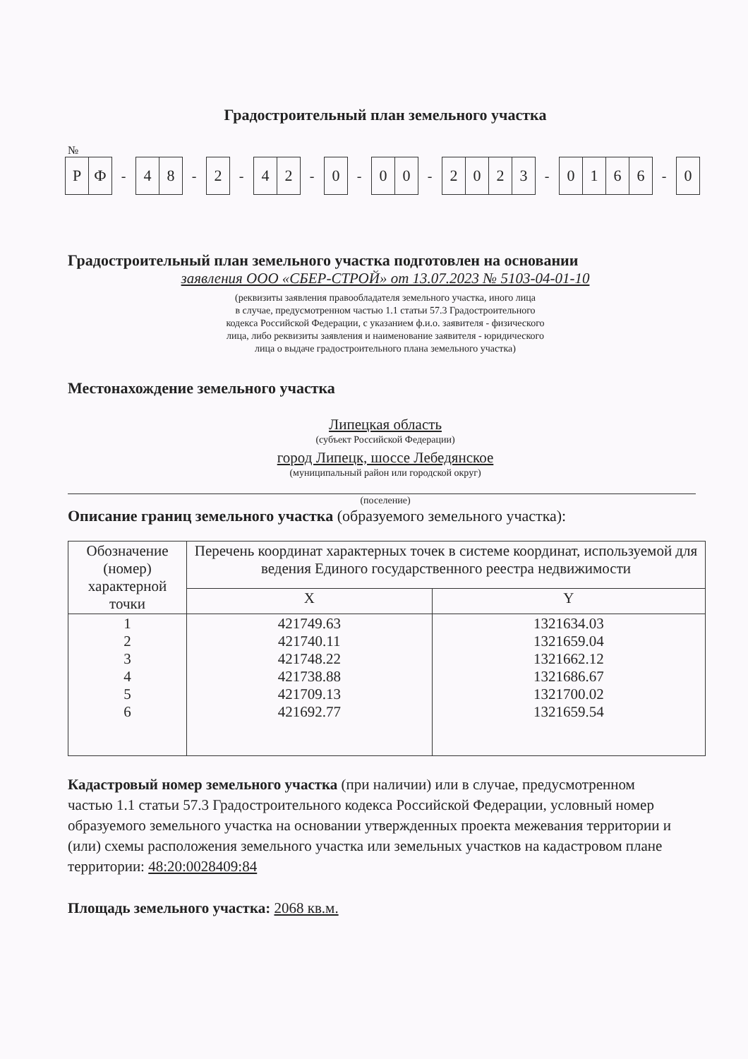Градостроительный план земельного участка
№
Р Ф - 4 8 - 2 - 4 2 - 0 - 0 0 - 2023 - 0166 - 0
Градостроительный план земельного участка подготовлен на основании
заявления ООО «СБЕР-СТРОЙ» от 13.07.2023 № 5103-04-01-10
(реквизиты заявления правообладателя земельного участка, иного лица
в случае, предусмотренном частью 1.1 статьи 57.3 Градостроительного
кодекса Российской Федерации, с указанием ф.и.о. заявителя - физического
лица, либо реквизиты заявления и наименование заявителя - юридического
лица о выдаче градостроительного плана земельного участка)
Местонахождение земельного участка
Липецкая область
(субъект Российской Федерации)
город Липецк, шоссе Лебедянское
(муниципальный район или городской округ)
(поселение)
Описание границ земельного участка (образуемого земельного участка):
| Обозначение (номер) характерной точки | Перечень координат характерных точек в системе координат, используемой для ведения Единого государственного реестра недвижимости | |
| --- | --- | --- |
| | X | Y |
| 1 2 3 4 5 6 | 421749.63 421740.11 421748.22 421738.88 421709.13 421692.77 | 1321634.03 1321659.04 1321662.12 1321686.67 1321700.02 1321659.54 |
Кадастровый номер земельного участка (при наличии) или в случае, предусмотренном частью 1.1 статьи 57.3 Градостроительного кодекса Российской Федерации, условный номер образуемого земельного участка на основании утвержденных проекта межевания территории и (или) схемы расположения земельного участка или земельных участков на кадастровом плане территории: 48:20:0028409:84
Площадь земельного участка: 2068 кв.м.